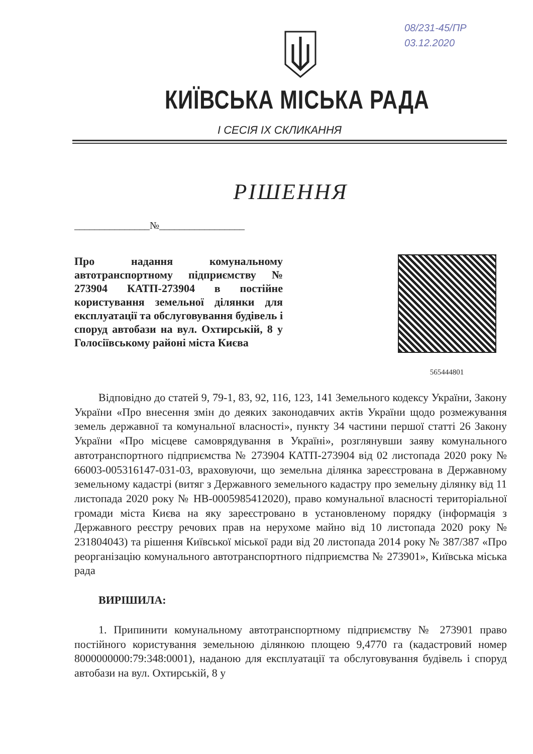08/231-45/ПР
03.12.2020
КИЇВСЬКА МІСЬКА РАДА
I СЕСІЯ IX СКЛИКАННЯ
РІШЕННЯ
_______________№_________________
Про надання комунальному автотранспортному підприємству № 273904 КАТП-273904 в постійне користування земельної ділянки для експлуатації та обслуговування будівель і споруд автобази на вул. Охтирській, 8 у Голосіївському районі міста Києва
565444801
Відповідно до статей 9, 79-1, 83, 92, 116, 123, 141 Земельного кодексу України, Закону України «Про внесення змін до деяких законодавчих актів України щодо розмежування земель державної та комунальної власності», пункту 34 частини першої статті 26 Закону України «Про місцеве самоврядування в Україні», розглянувши заяву комунального автотранспортного підприємства № 273904 КАТП-273904 від 02 листопада 2020 року № 66003-005316147-031-03, враховуючи, що земельна ділянка зареєстрована в Державному земельному кадастрі (витяг з Державного земельного кадастру про земельну ділянку від 11 листопада 2020 року № НВ-0005985412020), право комунальної власності територіальної громади міста Києва на яку зареєстровано в установленому порядку (інформація з Державного реєстру речових прав на нерухоме майно від 10 листопада 2020 року № 231804043) та рішення Київської міської ради від 20 листопада 2014 року № 387/387 «Про реорганізацію комунального автотранспортного підприємства № 273901», Київська міська рада
ВИРІШИЛА:
1. Припинити комунальному автотранспортному підприємству № 273901 право постійного користування земельною ділянкою площею 9,4770 га (кадастровий номер 8000000000:79:348:0001), наданою для експлуатації та обслуговування будівель і споруд автобази на вул. Охтирській, 8 у